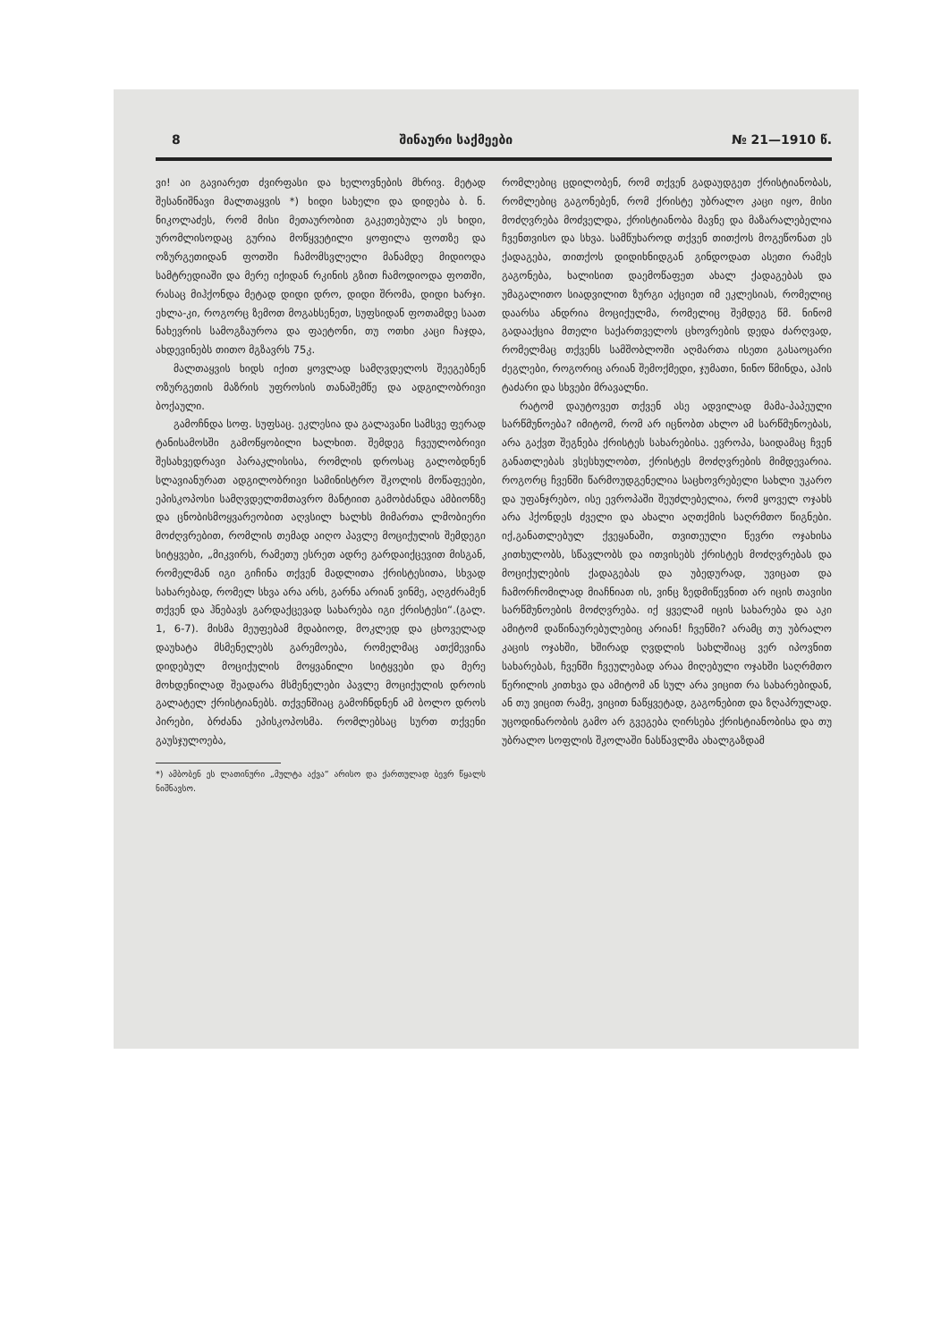8 შინაური საქმეები № 21—1910 წ.
ვი! აი გავიარეთ ძვირფასი და ხელოვნების მხრივ. მეტად შესანიშნავი მალთაყვის *) ხიდი სახელი და დიდება ბ. ნ. ნიკოლაძეს, რომ მისი მეთაურობით გაკეთებულა ეს ხიდი, ურომლისოდაც გურია მოწყვეტილი ყოფილა ფოთზე და ოზურგეთიდან ფოთში ჩამომსვლელი მანამდე მიდიოდა სამტრედიაში და მერე იქიდან რკინის გზით ჩამოდიოდა ფოთში, რასაც მიჰქონდა მეტად დიდი დრო, დიდი შრომა, დიდი ხარჯი. ეხლა-კი, როგორც ზემოთ მოგახსენეთ, სუფსიდან ფოთამდე საათ ნახევრის სამოგზაუროა და ფაეტონი, თუ ოთხი კაცი ჩაჯდა, ახდევინებს თითო მგზავრს 75კ.
მალთაყვის ხიდს იქით ყოვლად სამღვდელოს შეეგებნენ ოზურგეთის მაზრის უფროსის თანაშემწე და ადგილობრივი ბოქაული.
გამოჩნდა სოფ. სუფსაც. ეკლესია და გალავანი სამსვე ფერად ტანისამოსში გამოწყობილი ხალხით. შემდეგ ჩვეულობრივი შესახვედრავი პარაკლისისა, რომლის დროსაც გალობდნენ სლავიანურათ ადგილობრივი სამინისტრო შკოლის მოწაფეები, ეპისკოპოსი სამღვდელთმთავრო მანტიით გამობძანდა ამბიონზე და ცნობისმოყვარეობით აღვსილ ხალხს მიმართა ლმობიერი მოძღვრებით, რომლის თემად აიღო პავლე მოციქულის შემდეგი სიტყვები, „მიკვირს, რამეთუ ესრეთ ადრე გარდაიქცევით მისგან, რომელმან იგი გიჩინა თქვენ მადლითა ქრისტესითა, სხვად სახარებად, რომელ სხვა არა არს, გარნა არიან ვინმე, აღგძრამენ თქვენ და ჰნებავს გარდაქცევად სახარება იგი ქრისტესი“.(გალ. 1, 6-7). მისმა მეუფებამ მდაბიოდ, მოკლედ და ცხოველად დაუხატა მსმენელებს გარემოება, რომელმაც ათქმევინა დიდებულ მოციქულის მოყვანილი სიტყვები და მერე მოხდენილად შეადარა მსმენელები პავლე მოციქულის დროის გალატელ ქრისტიანებს. თქვენშიაც გამოჩნდნენ ამ ბოლო დროს პირები, ბრძანა ეპისკოპოსმა. რომლებსაც სურთ თქვენი გაუსჯულოება,
*) ამბობენ ეს ლათინური „მულტა აქვა“ არისო და ქართულად ბევრ წყალს ნიშნავსო.
რომლებიც ცდილობენ, რომ თქვენ გადაუდგეთ ქრისტიანობას, რომლებიც გაგონებენ, რომ ქრისტე უბრალო კაცი იყო, მისი მოძღვრება მოძველდა, ქრისტიანობა მავნე და მაზარალებელია ჩვენთვისო და სხვა. სამწუხაროდ თქვენ თითქოს მოგეწონათ ეს ქადაგება, თითქოს დიდიხნიდგან გინდოდათ ასეთი რამეს გაგონება, ხალისით დაემოწაფეთ ახალ ქადაგებას და უმაგალითო სიადვილით ზურგი აქციეთ იმ ეკლესიას, რომელიც დაარსა ანდრია მოციქულმა, რომელიც შემდეგ წმ. ნინომ გადააქცია მთელი საქართველოს ცხოვრების დედა ძარღვად, რომელმაც თქვენს სამშობლოში აღმართა ისეთი გასაოცარი ძეგლები, როგორიც არიან შემოქმედი, ჯუმათი, ნინო წმინდა, აჰის ტაძარი და სხვები მრავალნი.
რატომ დაუტოვეთ თქვენ ასე ადვილად მამა-პაპეული სარწმუნოება? იმიტომ, რომ არ იცნობთ ახლო ამ სარწმუნოებას, არა გაქვთ შეგნება ქრისტეს სახარებისა. ევროპა, საიდამაც ჩვენ განათლებას ვსესხულობთ, ქრისტეს მოძღვრების მიმდევარია. როგორც ჩვენში წარმოუდგენელია საცხოვრებელი სახლი უკარო და უფანჯრებო, ისე ევროპაში შეუძლებელია, რომ ყოველ ოჯახს არა ჰქონდეს ძველი და ახალი აღთქმის საღრმთო წიგნები. იქ,განათლებულ ქვეყანაში, თვითეული წევრი ოჯახისა კითხულობს, სწავლობს და ითვისებს ქრისტეს მოძღვრებას და მოციქულების ქადაგებას და უბედურად, უვიცათ და ჩამორჩომილად მიაჩნიათ ის, ვინც ზედმიწევნით არ იცის თავისი სარწმუნოების მოძღვრება. იქ ყველამ იცის სახარება და აკი ამიტომ დაწინაურებულებიც არიან! ჩვენში? არამც თუ უბრალო კაცის ოჯახში, ხშირად ღვდლის სახლშიაც ვერ იპოვნით სახარებას, ჩვენში ჩვეულებად არაა მიღებული ოჯახში საღრმთო წერილის კითხვა და ამიტომ ან სულ არა ვიცით რა სახარებიდან, ან თუ ვიცით რამე, ვიცით ნაწყვეტად, გაგონებით და ზღაპრულად. უცოდინარობის გამო არ გვეგება ღირსება ქრისტიანობისა და თუ უბრალო სოფლის შკოლაში ნასწავლმა ახალგაზდამ